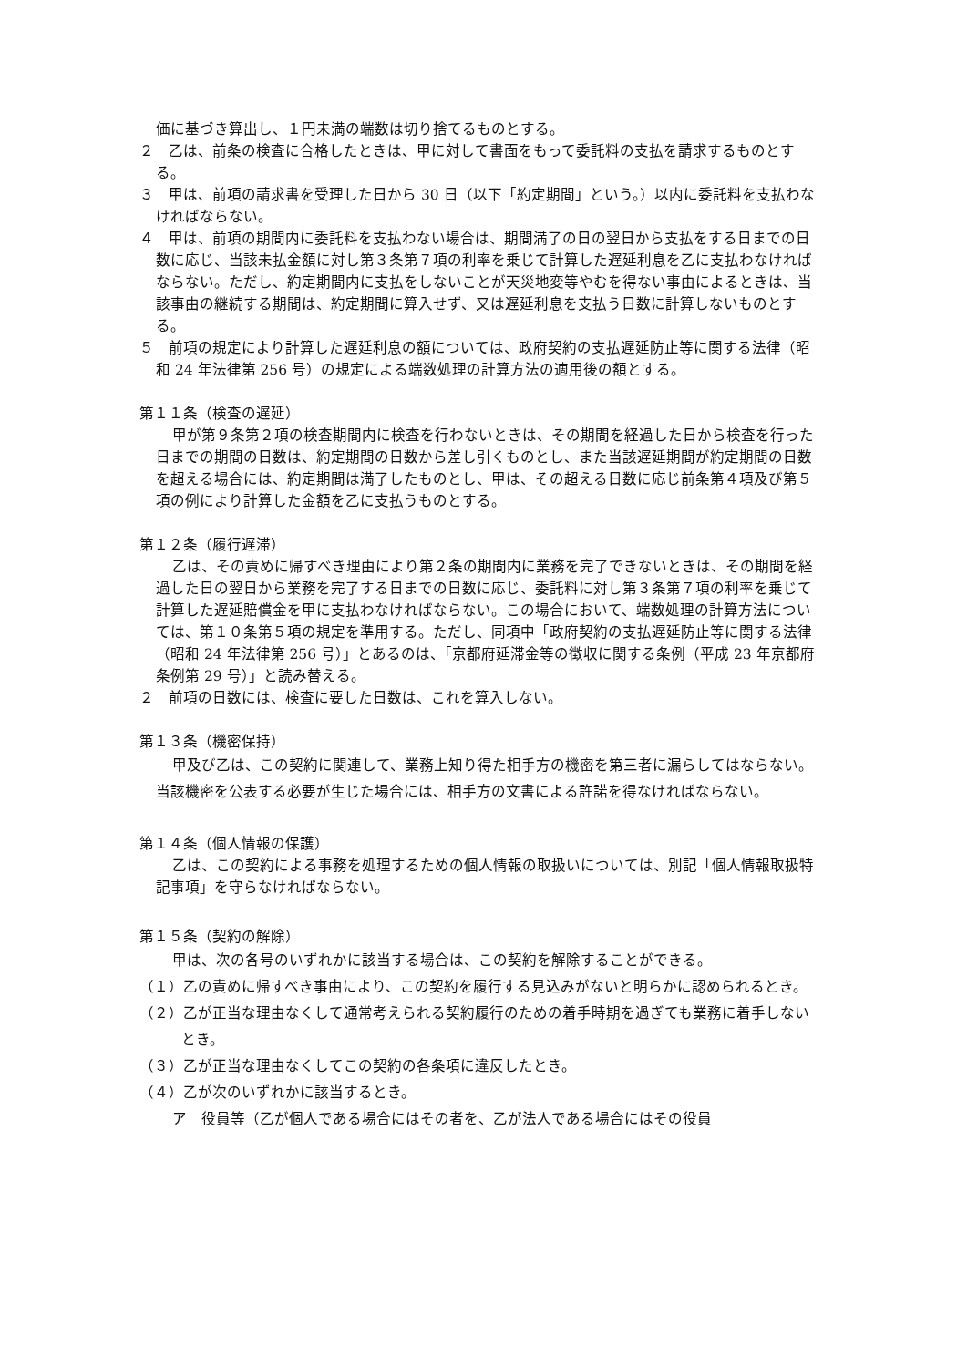価に基づき算出し、１円未満の端数は切り捨てるものとする。
２　乙は、前条の検査に合格したときは、甲に対して書面をもって委託料の支払を請求するものとする。
３　甲は、前項の請求書を受理した日から 30 日（以下「約定期間」という。）以内に委託料を支払わなければならない。
４　甲は、前項の期間内に委託料を支払わない場合は、期間満了の日の翌日から支払をする日までの日数に応じ、当該未払金額に対し第３条第７項の利率を乗じて計算した遅延利息を乙に支払わなければならない。ただし、約定期間内に支払をしないことが天災地変等やむを得ない事由によるときは、当該事由の継続する期間は、約定期間に算入せず、又は遅延利息を支払う日数に計算しないものとする。
５　前項の規定により計算した遅延利息の額については、政府契約の支払遅延防止等に関する法律（昭和 24 年法律第 256 号）の規定による端数処理の計算方法の適用後の額とする。
第１１条（検査の遅延）
甲が第９条第２項の検査期間内に検査を行わないときは、その期間を経過した日から検査を行った日までの期間の日数は、約定期間の日数から差し引くものとし、また当該遅延期間が約定期間の日数を超える場合には、約定期間は満了したものとし、甲は、その超える日数に応じ前条第４項及び第５項の例により計算した金額を乙に支払うものとする。
第１２条（履行遅滞）
乙は、その責めに帰すべき理由により第２条の期間内に業務を完了できないときは、その期間を経過した日の翌日から業務を完了する日までの日数に応じ、委託料に対し第３条第７項の利率を乗じて計算した遅延賠償金を甲に支払わなければならない。この場合において、端数処理の計算方法については、第１０条第５項の規定を準用する。ただし、同項中「政府契約の支払遅延防止等に関する法律（昭和 24 年法律第 256 号）」とあるのは、「京都府延滞金等の徴収に関する条例（平成 23 年京都府条例第 29 号）」と読み替える。
２　前項の日数には、検査に要した日数は、これを算入しない。
第１３条（機密保持）
甲及び乙は、この契約に関連して、業務上知り得た相手方の機密を第三者に漏らしてはならない。当該機密を公表する必要が生じた場合には、相手方の文書による許諾を得なければならない。
第１４条（個人情報の保護）
乙は、この契約による事務を処理するための個人情報の取扱いについては、別記「個人情報取扱特記事項」を守らなければならない。
第１５条（契約の解除）
甲は、次の各号のいずれかに該当する場合は、この契約を解除することができる。
（１）乙の責めに帰すべき事由により、この契約を履行する見込みがないと明らかに認められるとき。
（２）乙が正当な理由なくして通常考えられる契約履行のための着手時期を過ぎても業務に着手しないとき。
（３）乙が正当な理由なくしてこの契約の各条項に違反したとき。
（４）乙が次のいずれかに該当するとき。
ア　役員等（乙が個人である場合にはその者を、乙が法人である場合にはその役員